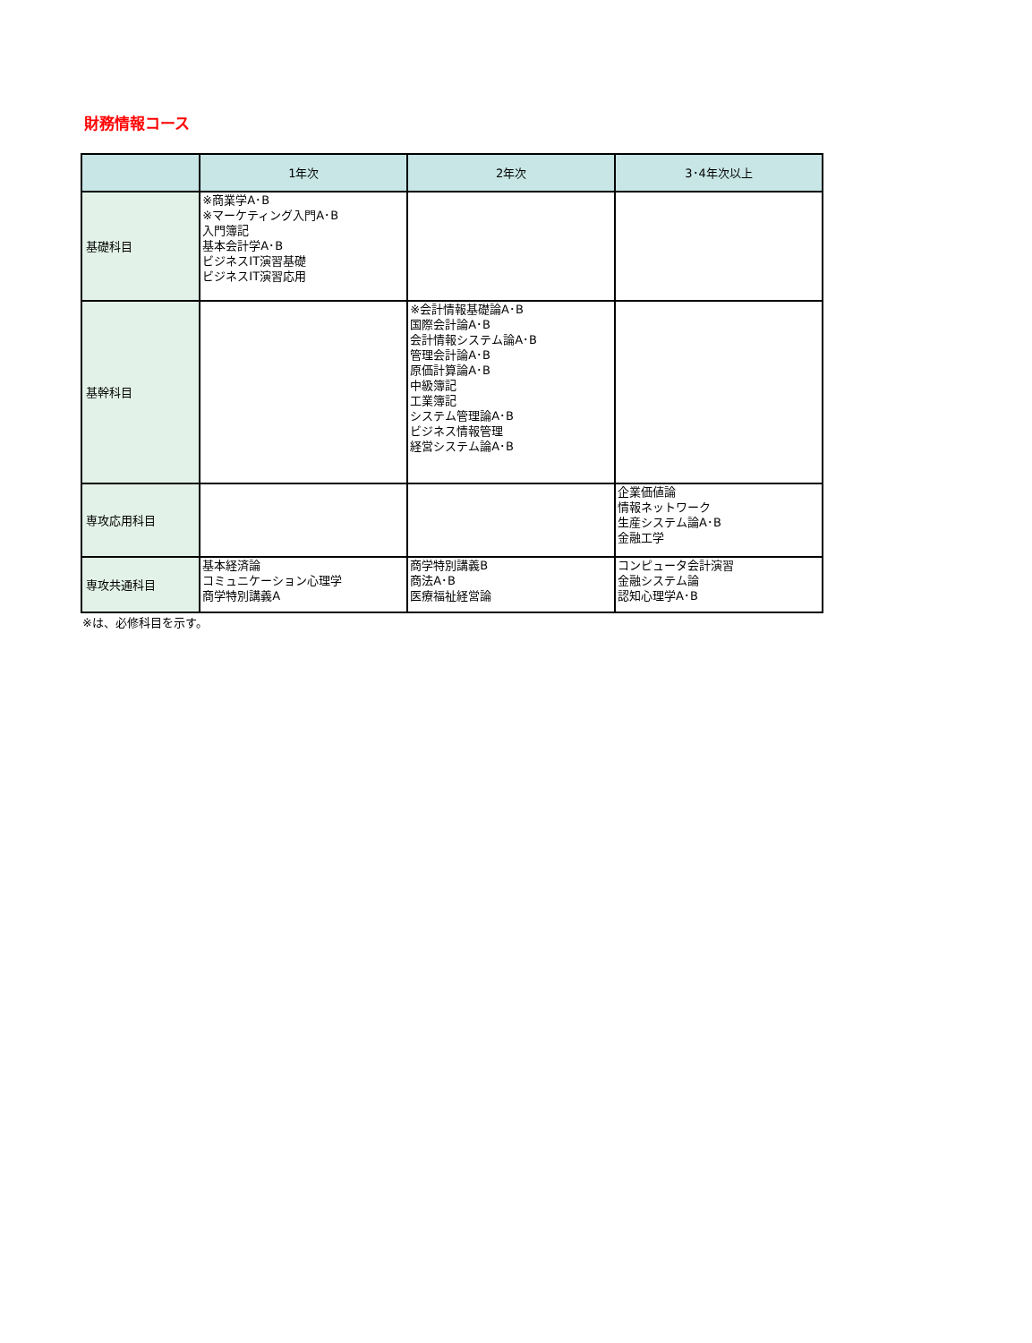財務情報コース
| | 1年次 | 2年次 | 3･4年次以上 |
| --- | --- | --- | --- |
| 基礎科目 | ※商業学A･B ※マーケティング入門A･B 入門簿記 基本会計学A･B ビジネスIT演習基礎 ビジネスIT演習応用 | | |
| 基幹科目 | | ※会計情報基礎論A･B 国際会計論A･B 会計情報システム論A･B 管理会計論A･B 原価計算論A･B 中級簿記 工業簿記 システム管理論A･B ビジネス情報管理 経営システム論A･B | |
| 専攻応用科目 | | | 企業価値論 情報ネットワーク 生産システム論A･B 金融工学 |
| 専攻共通科目 | 基本経済論 コミュニケーション心理学 商学特別講義A | 商学特別講義B 商法A･B 医療福祉経営論 | コンピュータ会計演習 金融システム論 認知心理学A･B |
※は、必修科目を示す。